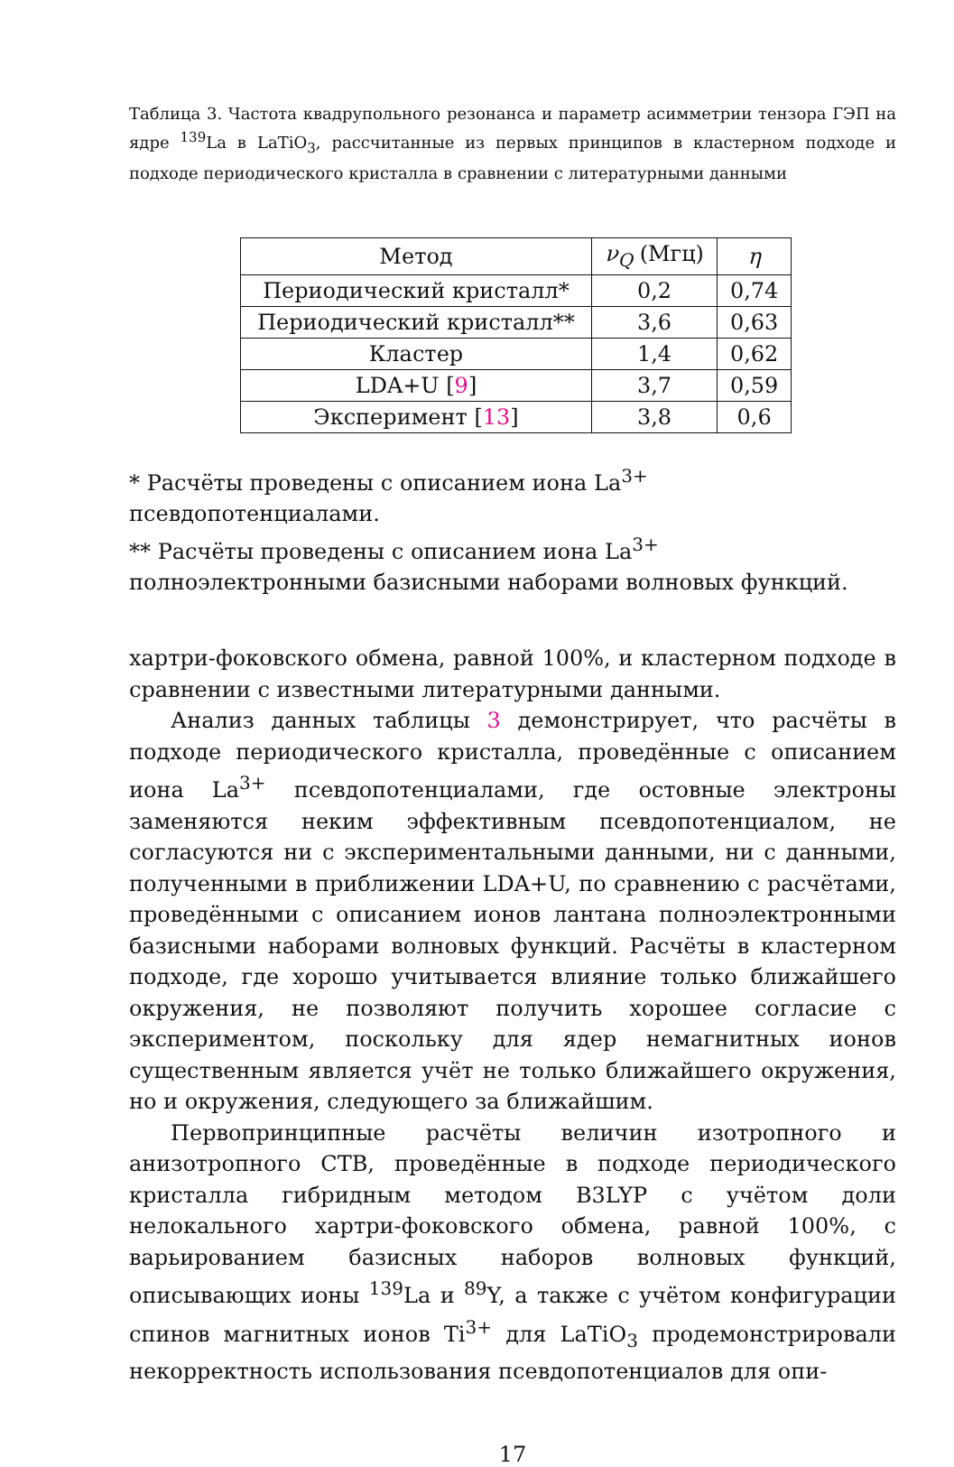Таблица 3. Частота квадрупольного резонанса и параметр асимметрии тензора ГЭП на ядре <sup>139</sup>La в LaTiO<sub>3</sub>, рассчитанные из первых принципов в кластерном подходе и подходе периодического кристалла в сравнении с литературными данными
| Метод | ν<sub>Q</sub> (Мгц) | η |
| --- | --- | --- |
| Периодический кристалл* | 0,2 | 0,74 |
| Периодический кристалл** | 3,6 | 0,63 |
| Кластер | 1,4 | 0,62 |
| LDA+U [ 9 ] | 3,7 | 0,59 |
| Эксперимент [ 13 ] | 3,8 | 0,6 |
* Расчёты проведены с описанием иона La<sup>3+</sup> псевдопотенциалами.
** Расчёты проведены с описанием иона La<sup>3+</sup> полноэлектронными базисными наборами волновых функций.
хартри-фоковского обмена, равной 100%, и кластерном подходе в сравнении с известными литературными данными.
Анализ данных таблицы 3 демонстрирует, что расчёты в подходе периодического кристалла, проведённые с описанием иона La<sup>3+</sup> псевдопотенциалами, где остовные электроны заменяются неким эффективным псевдопотенциалом, не согласуются ни с экспериментальными данными, ни с данными, полученными в приближении LDA+U, по сравнению с расчётами, проведёнными с описанием ионов лантана полноэлектронными базисными наборами волновых функций. Расчёты в кластерном подходе, где хорошо учитывается влияние только ближайшего окружения, не позволяют получить хорошее согласие с экспериментом, поскольку для ядер немагнитных ионов существенным является учёт не только ближайшего окружения, но и окружения, следующего за ближайшим.
Первопринципные расчёты величин изотропного и анизотропного СТВ, проведённые в подходе периодического кристалла гибридным методом B3LYP с учётом доли нелокального хартри-фоковского обмена, равной 100%, с варьированием базисных наборов волновых функций, описывающих ионы <sup>139</sup>La и <sup>89</sup>Y, а также с учётом конфигурации спинов магнитных ионов Ti<sup>3+</sup> для LaTiO<sub>3</sub> продемонстрировали некорректность использования псевдопотенциалов для опи-
17